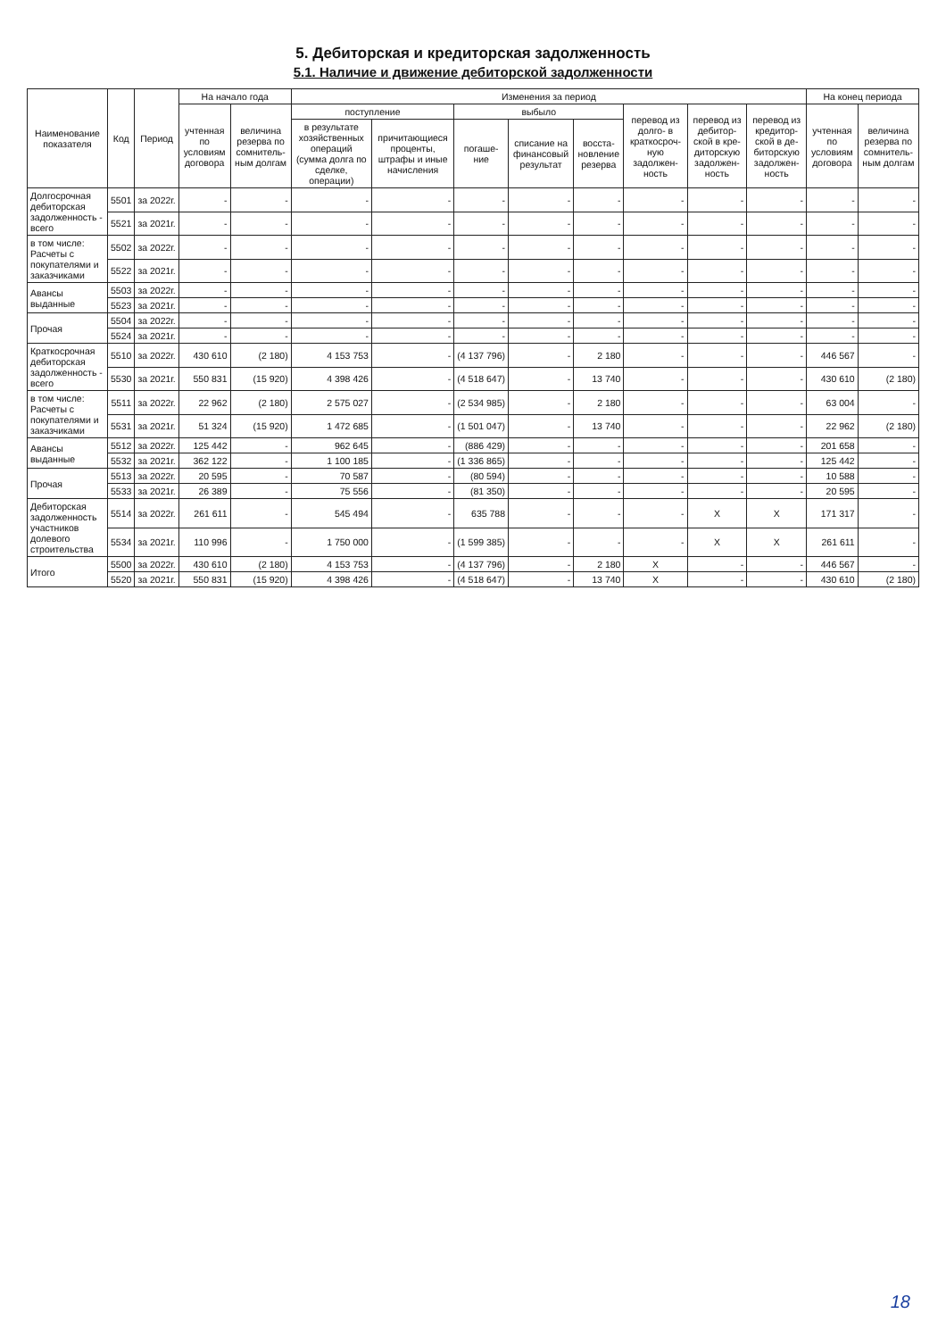5. Дебиторская и кредиторская задолженность
5.1. Наличие и движение дебиторской задолженности
| Наименование показателя | Код | Период | На начало года | | Изменения за период | | | | | | | | На конец периода | |
| --- | --- | --- | --- | --- | --- | --- | --- | --- | --- | --- | --- | --- | --- | --- |
| | | | учтенная по условиям договора | величина резерва по сомнитель-ным долгам | поступление | | выбыло | | | перевод из долго- в краткосроч-ную задолжен-ность | перевод из дебитор-ской в кре-диторскую задолжен-ность | перевод из кредитор-ской в де-биторскую задолжен-ность | учтенная по условиям договора | величина резерва по сомнитель-ным долгам |
| | | | | | в результате хозяйственных операций (сумма долга по сделке, операции) | причитающиеся проценты, штрафы и иные начисления | погаше-ние | списание на финансовый результат | восста-новление резерва | | | | | |
| Долгосрочная дебиторская задолженность - всего | 5501 | за 2022г. | - | - | - | - | - | - | - | - | - | - | - | - |
| | 5521 | за 2021г. | - | - | - | - | - | - | - | - | - | - | - | - |
| в том числе: Расчеты с покупателями и заказчиками | 5502 | за 2022г. | - | - | - | - | - | - | - | - | - | - | - | - |
| | 5522 | за 2021г. | - | - | - | - | - | - | - | - | - | - | - | - |
| Авансы выданные | 5503 | за 2022г. | - | - | - | - | - | - | - | - | - | - | - | - |
| | 5523 | за 2021г. | - | - | - | - | - | - | - | - | - | - | - | - |
| Прочая | 5504 | за 2022г. | - | - | - | - | - | - | - | - | - | - | - | - |
| | 5524 | за 2021г. | - | - | - | - | - | - | - | - | - | - | - | - |
| Краткосрочная дебиторская задолженность - всего | 5510 | за 2022г. | 430 610 | (2 180) | 4 153 753 | - | (4 137 796) | - | 2 180 | - | - | - | 446 567 | - |
| | 5530 | за 2021г. | 550 831 | (15 920) | 4 398 426 | - | (4 518 647) | - | 13 740 | - | - | - | 430 610 | (2 180) |
| в том числе: Расчеты с покупателями и заказчиками | 5511 | за 2022г. | 22 962 | (2 180) | 2 575 027 | - | (2 534 985) | - | 2 180 | - | - | - | 63 004 | - |
| | 5531 | за 2021г. | 51 324 | (15 920) | 1 472 685 | - | (1 501 047) | - | 13 740 | - | - | - | 22 962 | (2 180) |
| Авансы выданные | 5512 | за 2022г. | 125 442 | - | 962 645 | - | (886 429) | - | - | - | - | - | 201 658 | - |
| | 5532 | за 2021г. | 362 122 | - | 1 100 185 | - | (1 336 865) | - | - | - | - | - | 125 442 | - |
| Прочая | 5513 | за 2022г. | 20 595 | - | 70 587 | - | (80 594) | - | - | - | - | - | 10 588 | - |
| | 5533 | за 2021г. | 26 389 | - | 75 556 | - | (81 350) | - | - | - | - | - | 20 595 | - |
| Дебиторская задолженность участников долевого строительства | 5514 | за 2022г. | 261 611 | - | 545 494 | - | 635 788 | - | - | - | X | X | 171 317 | - |
| | 5534 | за 2021г. | 110 996 | - | 1 750 000 | - | (1 599 385) | - | - | - | X | X | 261 611 | - |
| Итого | 5500 | за 2022г. | 430 610 | (2 180) | 4 153 753 | - | (4 137 796) | - | 2 180 | X | - | - | 446 567 | - |
| | 5520 | за 2021г. | 550 831 | (15 920) | 4 398 426 | - | (4 518 647) | - | 13 740 | X | - | - | 430 610 | (2 180) |
18